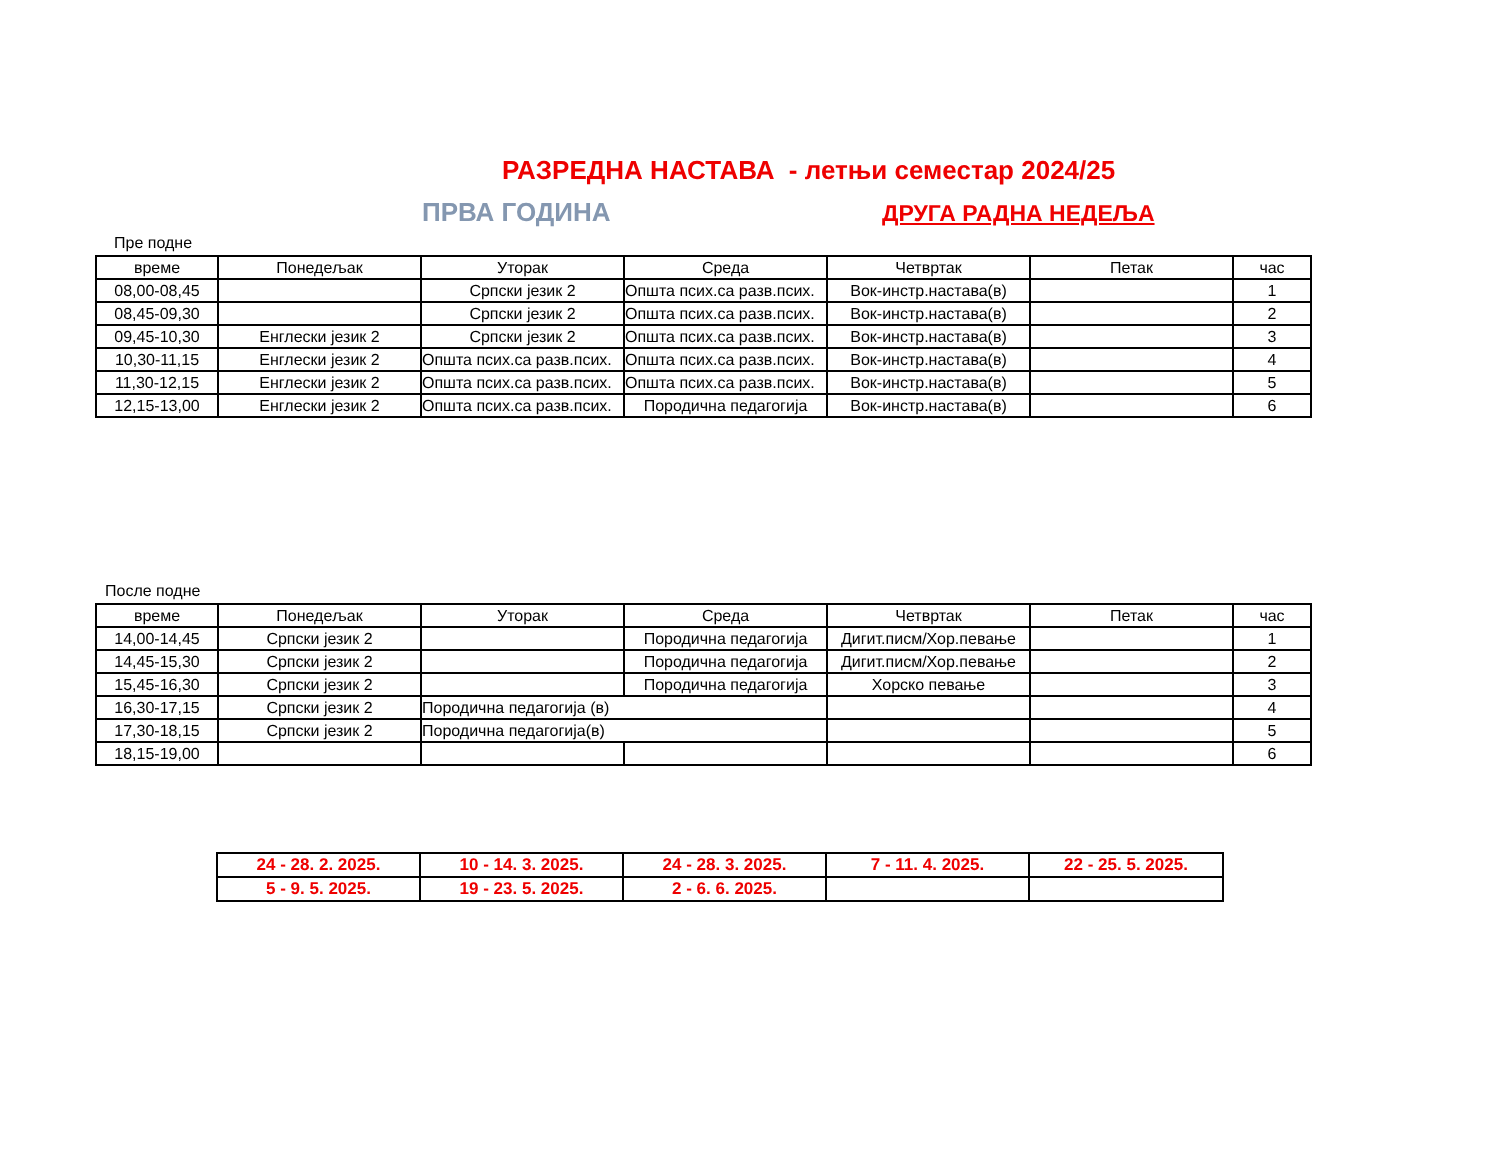РАЗРЕДНА НАСТАВА - летњи семестар 2024/25
ПРВА ГОДИНА ДРУГА РАДНА НЕДЕЉА
Пре подне
| време | Понедељак | Уторак | Среда | Четвртак | Петак | час |
| --- | --- | --- | --- | --- | --- | --- |
| 08,00-08,45 | | Српски језик 2 | Општа псих.са разв.псих. | Вок-инстр.настава(в) | | 1 |
| 08,45-09,30 | | Српски језик 2 | Општа псих.са разв.псих. | Вок-инстр.настава(в) | | 2 |
| 09,45-10,30 | Енглески језик 2 | Српски језик 2 | Општа псих.са разв.псих. | Вок-инстр.настава(в) | | 3 |
| 10,30-11,15 | Енглески језик 2 | Општа псих.са разв.псих. | Општа псих.са разв.псих. | Вок-инстр.настава(в) | | 4 |
| 11,30-12,15 | Енглески језик 2 | Општа псих.са разв.псих. | Општа псих.са разв.псих. | Вок-инстр.настава(в) | | 5 |
| 12,15-13,00 | Енглески језик 2 | Општа псих.са разв.псих. | Породична педагогија | Вок-инстр.настава(в) | | 6 |
После подне
| време | Понедељак | Уторак | Среда | Четвртак | Петак | час |
| --- | --- | --- | --- | --- | --- | --- |
| 14,00-14,45 | Српски језик 2 | | Породична педагогија | Дигит.писм/Хор.певање | | 1 |
| 14,45-15,30 | Српски језик 2 | | Породична педагогија | Дигит.писм/Хор.певање | | 2 |
| 15,45-16,30 | Српски језик 2 | | Породична педагогија | Хорско певање | | 3 |
| 16,30-17,15 | Српски језик 2 | Породична педагогија (в) | | | | 4 |
| 17,30-18,15 | Српски језик 2 | Породична педагогија(в) | | | | 5 |
| 18,15-19,00 | | | | | | 6 |
| 24 - 28. 2. 2025. | 10 - 14. 3. 2025. | 24 - 28. 3. 2025. | 7 - 11. 4. 2025. | 22 - 25. 5. 2025. |
| 5 - 9. 5. 2025. | 19 - 23. 5. 2025. | 2 - 6. 6. 2025. | | |